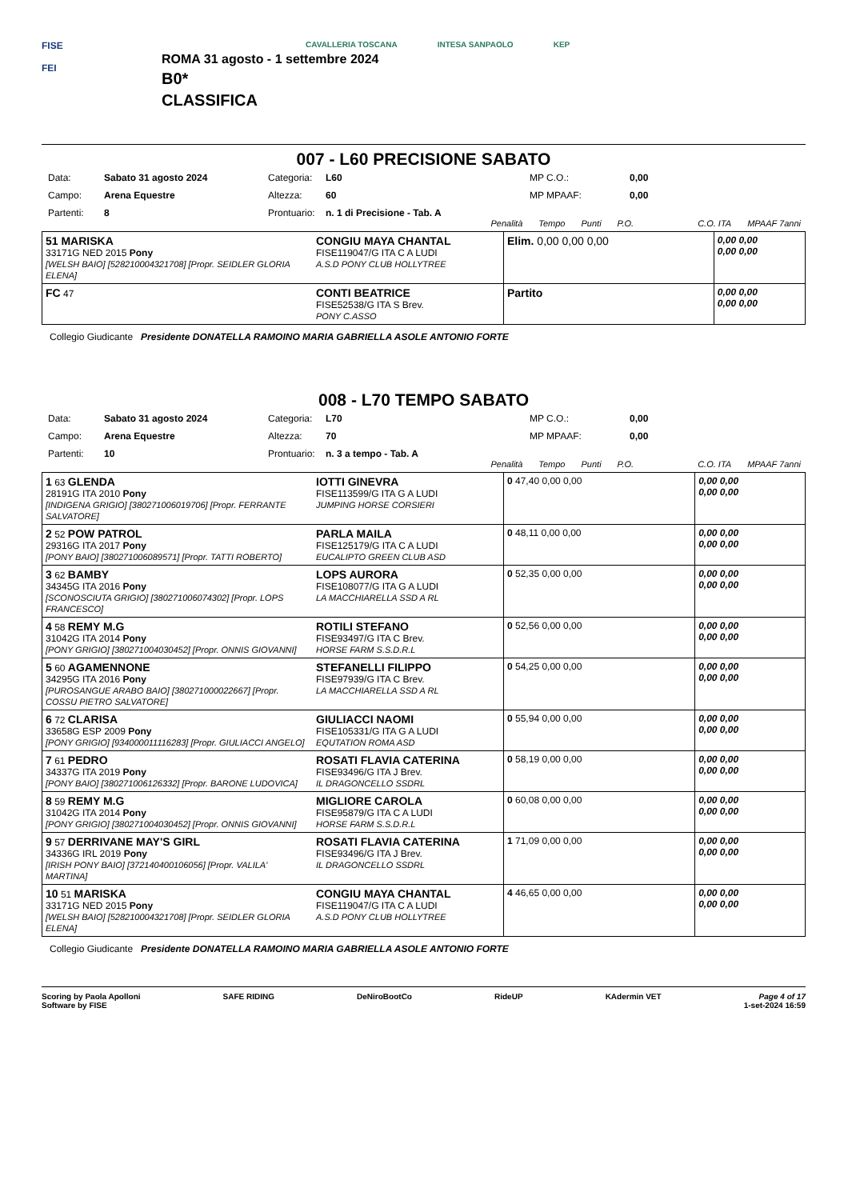FISE
FEI
CAVALLERIA TOSCANA INTESA SANPAOLO KEP
ROMA 31 agosto - 1 settembre 2024
B0*
CLASSIFICA
007 - L60 PRECISIONE SABATO
Data: Sabato 31 agosto 2024 Categoria: L60 MP C.O.: 0,00 Campo: Arena Equestre Altezza: 60 MP MPAAF: 0,00 Partenti: 8 Prontuario: n. 1 di Precisione - Tab. A
Penalità Tempo Punti P.O. C.O. ITA MPAAF 7anni
| 51 MARISKA 33171G NED 2015 Pony [WELSH BAIO] [528210004321708] [Propr. SEIDLER GLORIA ELENA] | CONGIU MAYA CHANTAL FISE119047/G ITA C A LUDI A.S.D PONY CLUB HOLLYTREE | Elim. 0,00 0,00 0,00 | 0,00 0,00 0,00 0,00 |
| FC 47 | CONTI BEATRICE FISE52538/G ITA S Brev. PONY C.ASSO | Partito | 0,00 0,00 0,00 0,00 |
Collegio Giudicante Presidente DONATELLA RAMOINO MARIA GABRIELLA ASOLE ANTONIO FORTE
008 - L70 TEMPO SABATO
Data: Sabato 31 agosto 2024 Categoria: L70 MP C.O.: 0,00 Campo: Arena Equestre Altezza: 70 MP MPAAF: 0,00 Partenti: 10 Prontuario: n. 3 a tempo - Tab. A
Penalità Tempo Punti P.O. C.O. ITA MPAAF 7anni
| 1 63 GLENDA 28191G ITA 2010 Pony [INDIGENA GRIGIO] [380271006019706] [Propr. FERRANTE SALVATORE] | IOTTI GINEVRA FISE113599/G ITA G A LUDI JUMPING HORSE CORSIERI | 0 47,40 0,00 0,00 | 0,00 0,00 0,00 0,00 |
| 2 52 POW PATROL 29316G ITA 2017 Pony [PONY BAIO] [380271006089571] [Propr. TATTI ROBERTO] | PARLA MAILA FISE125179/G ITA C A LUDI EUCALIPTO GREEN CLUB ASD | 0 48,11 0,00 0,00 | 0,00 0,00 0,00 0,00 |
| 3 62 BAMBY 34345G ITA 2016 Pony [SCONOSCIUTA GRIGIO] [380271006074302] [Propr. LOPS FRANCESCO] | LOPS AURORA FISE108077/G ITA G A LUDI LA MACCHIARELLA SSD A RL | 0 52,35 0,00 0,00 | 0,00 0,00 0,00 0,00 |
| 4 58 REMY M.G 31042G ITA 2014 Pony [PONY GRIGIO] [380271004030452] [Propr. ONNIS GIOVANNI] | ROTILI STEFANO FISE93497/G ITA C Brev. HORSE FARM S.S.D.R.L | 0 52,56 0,00 0,00 | 0,00 0,00 0,00 0,00 |
| 5 60 AGAMENNONE 34295G ITA 2016 Pony [PUROSANGUE ARABO BAIO] [380271000022667] [Propr. COSSU PIETRO SALVATORE] | STEFANELLI FILIPPO FISE97939/G ITA C Brev. LA MACCHIARELLA SSD A RL | 0 54,25 0,00 0,00 | 0,00 0,00 0,00 0,00 |
| 6 72 CLARISA 33658G ESP 2009 Pony [PONY GRIGIO] [934000011116283] [Propr. GIULIACCI ANGELO] | GIULIACCI NAOMI FISE105331/G ITA G A LUDI EQUTATION ROMA ASD | 0 55,94 0,00 0,00 | 0,00 0,00 0,00 0,00 |
| 7 61 PEDRO 34337G ITA 2019 Pony [PONY BAIO] [380271006126332] [Propr. BARONE LUDOVICA] | ROSATI FLAVIA CATERINA FISE93496/G ITA J Brev. IL DRAGONCELLO SSDRL | 0 58,19 0,00 0,00 | 0,00 0,00 0,00 0,00 |
| 8 59 REMY M.G 31042G ITA 2014 Pony [PONY GRIGIO] [380271004030452] [Propr. ONNIS GIOVANNI] | MIGLIORE CAROLA FISE95879/G ITA C A LUDI HORSE FARM S.S.D.R.L | 0 60,08 0,00 0,00 | 0,00 0,00 0,00 0,00 |
| 9 57 DERRIVANE MAY'S GIRL 34336G IRL 2019 Pony [IRISH PONY BAIO] [372140400106056] [Propr. VALILA' MARTINA] | ROSATI FLAVIA CATERINA FISE93496/G ITA J Brev. IL DRAGONCELLO SSDRL | 1 71,09 0,00 0,00 | 0,00 0,00 0,00 0,00 |
| 10 51 MARISKA 33171G NED 2015 Pony [WELSH BAIO] [528210004321708] [Propr. SEIDLER GLORIA ELENA] | CONGIU MAYA CHANTAL FISE119047/G ITA C A LUDI A.S.D PONY CLUB HOLLYTREE | 4 46,65 0,00 0,00 | 0,00 0,00 0,00 0,00 |
Collegio Giudicante Presidente DONATELLA RAMOINO MARIA GABRIELLA ASOLE ANTONIO FORTE
Scoring by Paola Apolloni
Software by FISE SAFE RIDING DeNiroBootCo RideUP KAdermin VET Page 4 of 17
1-set-2024 16:59